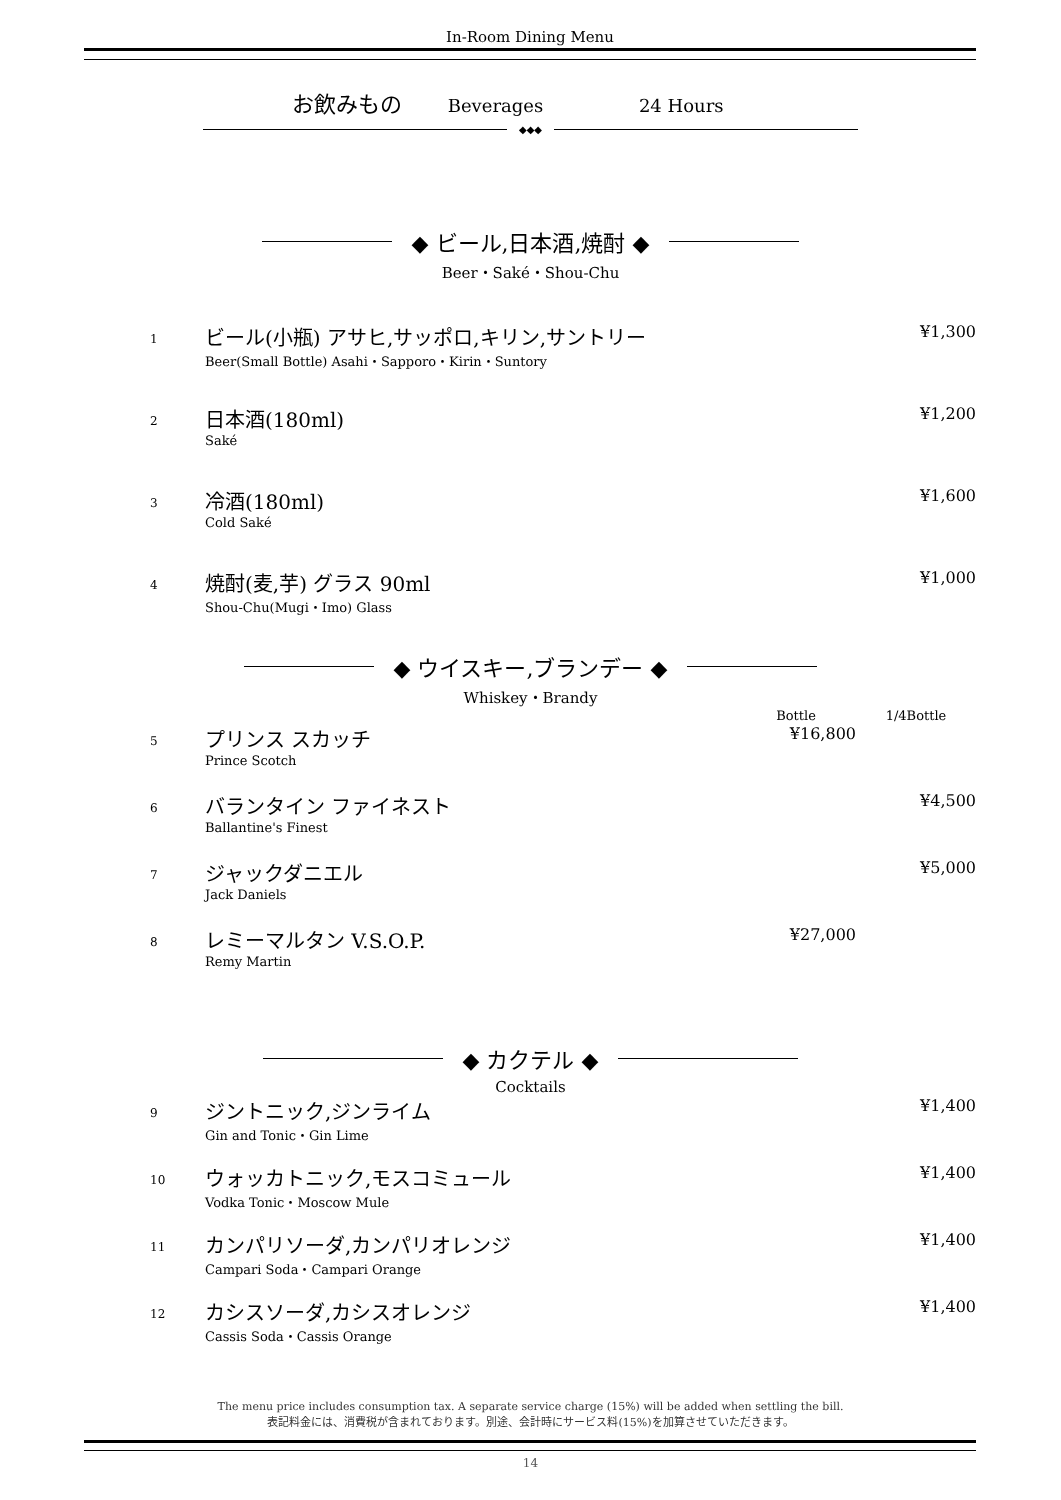In-Room Dining Menu
お飲みもの Beverages 24 Hours
◆◆◆
◆ ビール,日本酒,焼酎 ◆
Beer・Saké・Shou-Chu
| 1 | ビール(小瓶) アサヒ,サッポロ,キリン,サントリー Beer(Small Bottle) Asahi・Sapporo・Kirin・Suntory | | ¥1,300 |
| 2 | 日本酒(180ml) Saké | | ¥1,200 |
| 3 | 冷酒(180ml) Cold Saké | | ¥1,600 |
| 4 | 焼酎(麦,芋) グラス 90ml Shou-Chu(Mugi・Imo) Glass | | ¥1,000 |
◆ ウイスキー,ブランデー ◆
Whiskey・Brandy
| | | Bottle | 1/4Bottle |
| --- | --- | --- | --- |
| 5 | プリンス スカッチ Prince Scotch | ¥16,800 | |
| 6 | バランタイン ファイネスト Ballantine's Finest | | ¥4,500 |
| 7 | ジャックダニエル Jack Daniels | | ¥5,000 |
| 8 | レミーマルタン V.S.O.P. Remy Martin | ¥27,000 | |
◆ カクテル ◆
Cocktails
| 9 | ジントニック,ジンライム Gin and Tonic・Gin Lime | | ¥1,400 |
| 10 | ウォッカトニック,モスコミュール Vodka Tonic・Moscow Mule | | ¥1,400 |
| 11 | カンパリソーダ,カンパリオレンジ Campari Soda・Campari Orange | | ¥1,400 |
| 12 | カシスソーダ,カシスオレンジ Cassis Soda・Cassis Orange | | ¥1,400 |
The menu price includes consumption tax. A separate service charge (15%) will be added when settling the bill.
表記料金には、消費税が含まれております。別途、会計時にサービス料(15%)を加算させていただきます。
14